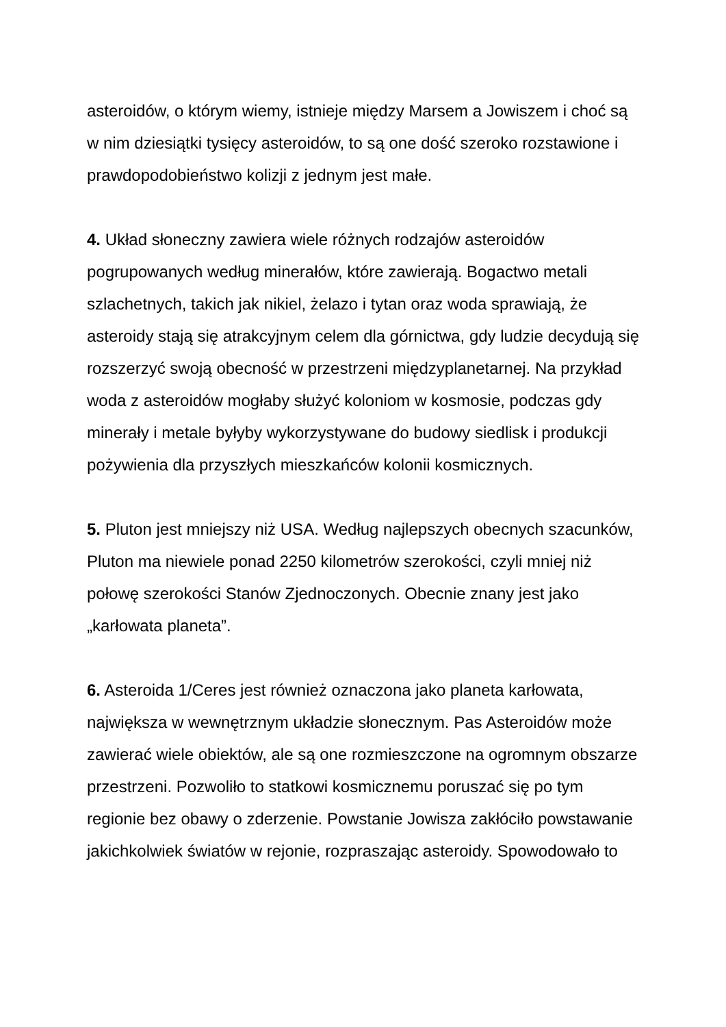asteroidów, o którym wiemy, istnieje między Marsem a Jowiszem i choć są w nim dziesiątki tysięcy asteroidów, to są one dość szeroko rozstawione i prawdopodobieństwo kolizji z jednym jest małe.
4. Układ słoneczny zawiera wiele różnych rodzajów asteroidów pogrupowanych według minerałów, które zawierają. Bogactwo metali szlachetnych, takich jak nikiel, żelazo i tytan oraz woda sprawiają, że asteroidy stają się atrakcyjnym celem dla górnictwa, gdy ludzie decydują się rozszerzyć swoją obecność w przestrzeni międzyplanetarnej. Na przykład woda z asteroidów mogłaby służyć koloniom w kosmosie, podczas gdy minerały i metale byłyby wykorzystywane do budowy siedlisk i produkcji pożywienia dla przyszłych mieszkańców kolonii kosmicznych.
5. Pluton jest mniejszy niż USA. Według najlepszych obecnych szacunków, Pluton ma niewiele ponad 2250 kilometrów szerokości, czyli mniej niż połowę szerokości Stanów Zjednoczonych. Obecnie znany jest jako „karłowata planeta”.
6. Asteroida 1/Ceres jest również oznaczona jako planeta karłowata, największa w wewnętrznym układzie słonecznym. Pas Asteroidów może zawierać wiele obiektów, ale są one rozmieszczone na ogromnym obszarze przestrzeni. Pozwoliło to statkowi kosmicznemu poruszać się po tym regionie bez obawy o zderzenie. Powstanie Jowisza zakłóciło powstawanie jakichkolwiek światów w rejonie, rozpraszając asteroidy. Spowodowało to